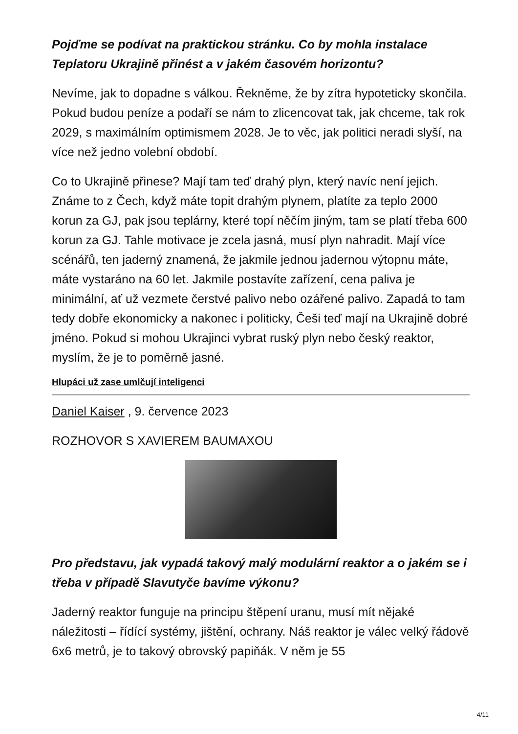Pojďme se podívat na praktickou stránku. Co by mohla instalace Teplatoru Ukrajině přinést a v jakém časovém horizontu?
Nevíme, jak to dopadne s válkou. Řekněme, že by zítra hypoteticky skončila. Pokud budou peníze a podaří se nám to zlicencovat tak, jak chceme, tak rok 2029, s maximálním optimismem 2028. Je to věc, jak politici neradi slyší, na více než jedno volební období.
Co to Ukrajině přinese? Mají tam teď drahý plyn, který navíc není jejich. Známe to z Čech, když máte topit drahým plynem, platíte za teplo 2000 korun za GJ, pak jsou teplárny, které topí něčím jiným, tam se platí třeba 600 korun za GJ. Tahle motivace je zcela jasná, musí plyn nahradit. Mají více scénářů, ten jaderný znamená, že jakmile jednou jadernou výtopnu máte, máte vystaráno na 60 let. Jakmile postavíte zařízení, cena paliva je minimální, ať už vezmete čerstvé palivo nebo ozářené palivo. Zapadá to tam tedy dobře ekonomicky a nakonec i politicky, Češi teď mají na Ukrajině dobré jméno. Pokud si mohou Ukrajinci vybrat ruský plyn nebo český reaktor, myslím, že je to poměrně jasné.
Hlupáci už zase umlčují inteligenci
Daniel Kaiser , 9. července 2023
ROZHOVOR S XAVIEREM BAUMAXOU
Pro představu, jak vypadá takový malý modulární reaktor a o jakém se i třeba v případě Slavutyče bavíme výkonu?
Jaderný reaktor funguje na principu štěpení uranu, musí mít nějaké náležitosti – řídící systémy, jištění, ochrany. Náš reaktor je válec velký řádově 6x6 metrů, je to takový obrovský papiňák. V něm je 55
4/11